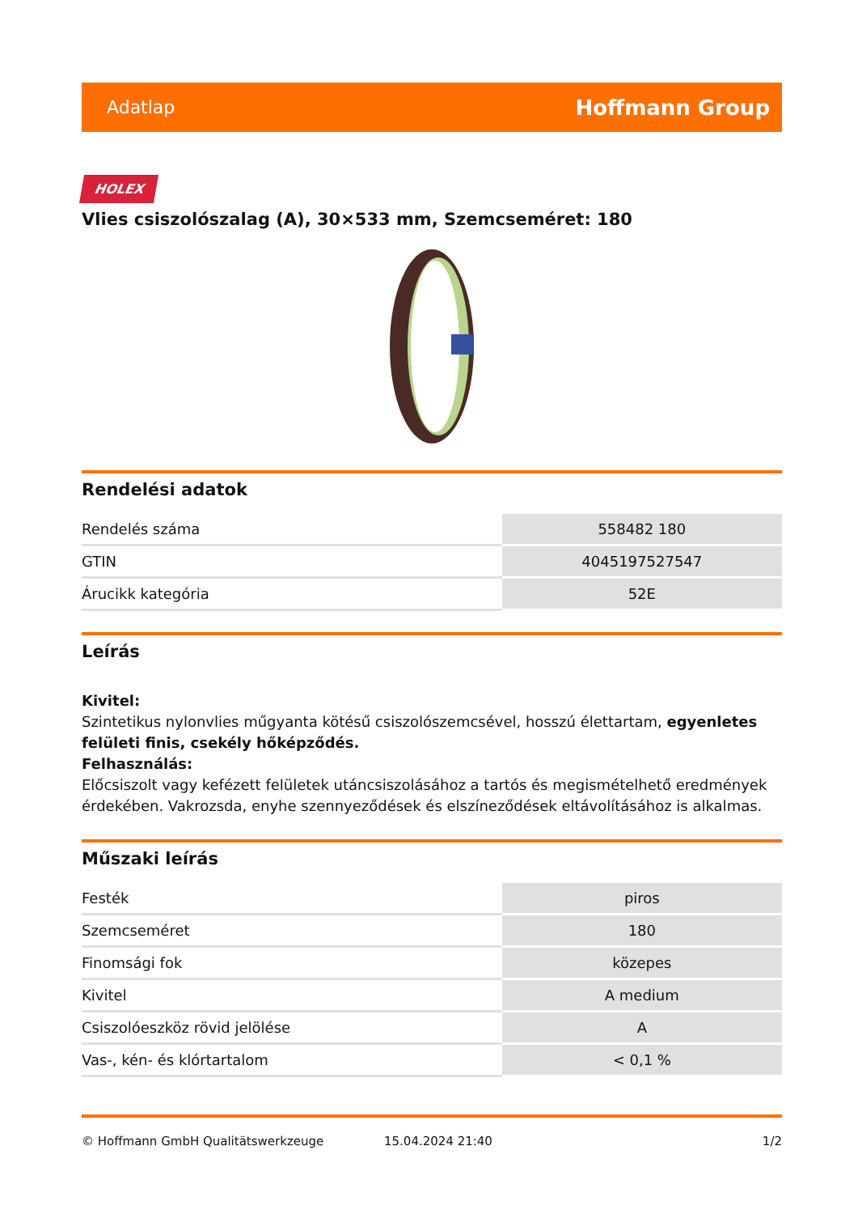Adatlap Hoffmann Group
HOLEX
Vlies csiszolószalag (A), 30×533 mm, Szemcseméret: 180
Rendelési adatok
| Rendelés száma | 558482 180 |
| GTIN | 4045197527547 |
| Árucikk kategória | 52E |
Leírás
Kivitel:
Szintetikus nylonvlies műgyanta kötésű csiszolószemcsével, hosszú élettartam, egyenletes felületi finis, csekély hőképződés.
Felhasználás:
Előcsiszolt vagy kefézett felületek utáncsiszolásához a tartós és megismételhető eredmények érdekében. Vakrozsda, enyhe szennyeződések és elszíneződések eltávolításához is alkalmas.
Műszaki leírás
| Festék | piros |
| Szemcseméret | 180 |
| Finomsági fok | közepes |
| Kivitel | A medium |
| Csiszolóeszköz rövid jelölése | A |
| Vas-, kén- és klórtartalom | < 0,1 % |
© Hoffmann GmbH Qualitätswerkzeuge 15.04.2024 21:40 1/2